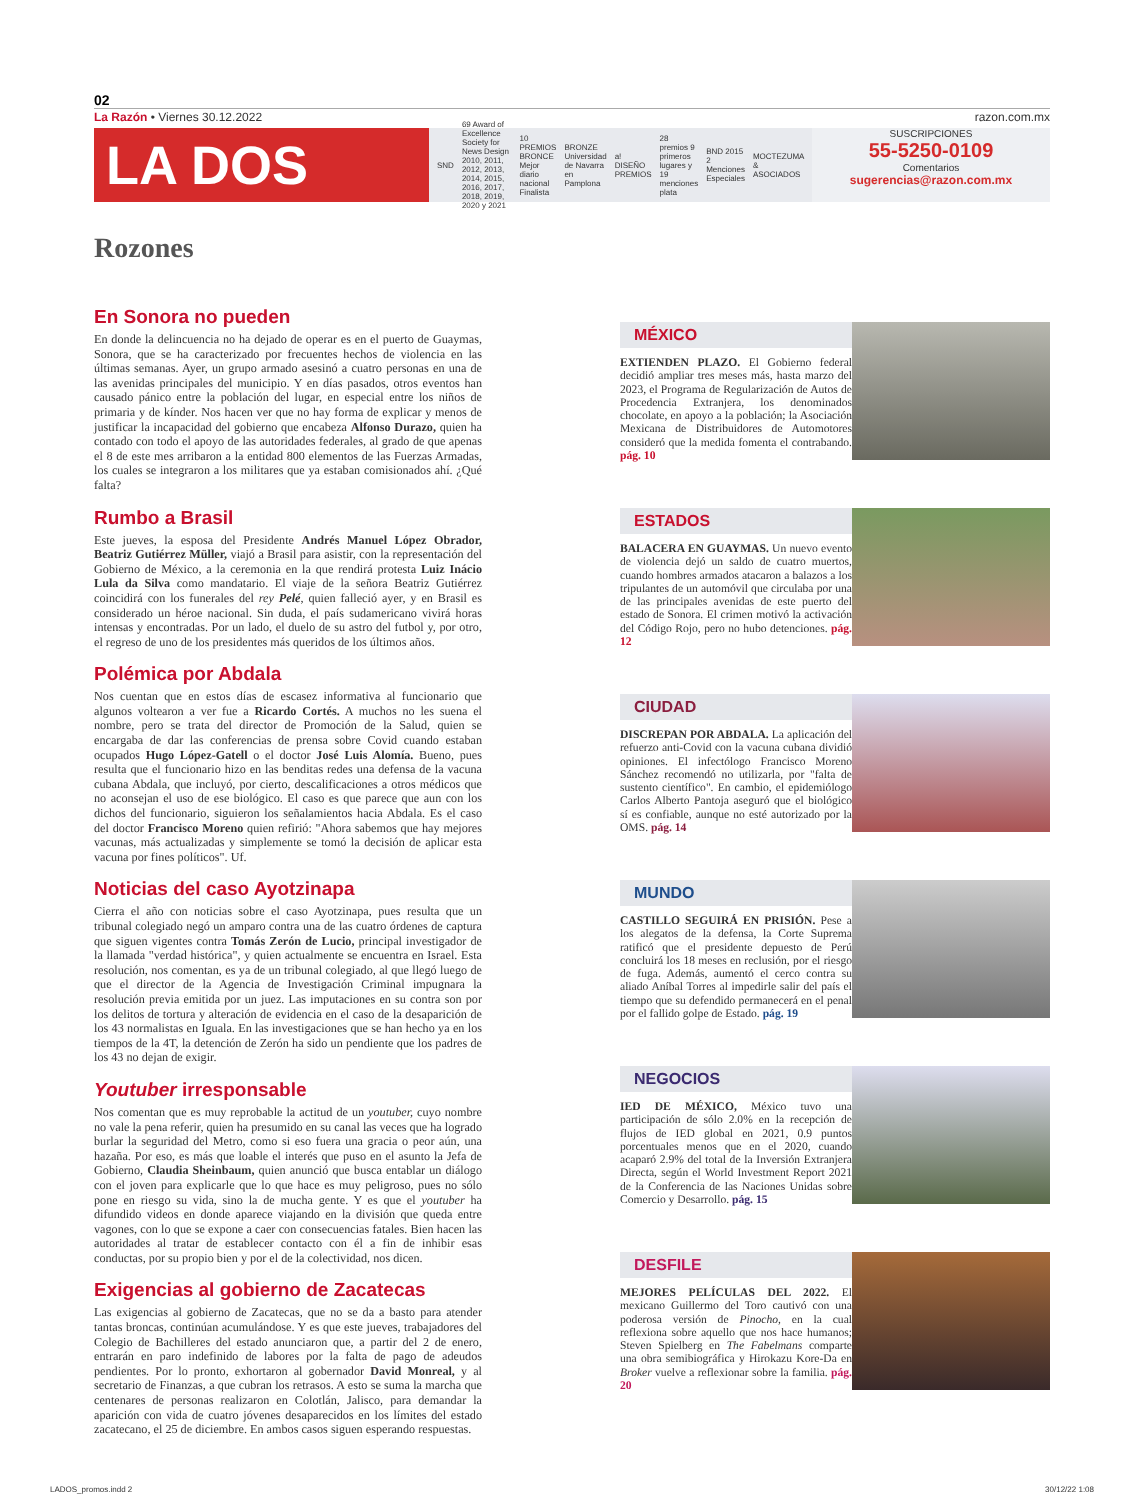02
La Razón • Viernes 30.12.2022 razon.com.mx
LA DOS
SND 69 Award of Excellence
Society for News Design 2010, 2011, 2012, 2013, 2014, 2015, 2016, 2017, 2018, 2019, 2020 y 2021 10 PREMIOS BRONCE
Mejor diario nacional Finalista BRONZE
Universidad de Navarra en Pamplona a! DISEÑO PREMIOS 28 premios 9 primeros lugares y 19 menciones plata BND 2015
2 Menciones Especiales MOCTEZUMA & ASOCIADOS
SUSCRIPCIONES
55-5250-0109
Comentarios
sugerencias@razon.com.mx
Rozones
En Sonora no pueden
En donde la delincuencia no ha dejado de operar es en el puerto de Guaymas, Sonora, que se ha caracterizado por frecuentes hechos de violencia en las últimas semanas. Ayer, un grupo armado asesinó a cuatro personas en una de las avenidas principales del municipio. Y en días pasados, otros eventos han causado pánico entre la población del lugar, en especial entre los niños de primaria y de kínder. Nos hacen ver que no hay forma de explicar y menos de justificar la incapacidad del gobierno que encabeza Alfonso Durazo, quien ha contado con todo el apoyo de las autoridades federales, al grado de que apenas el 8 de este mes arribaron a la entidad 800 elementos de las Fuerzas Armadas, los cuales se integraron a los militares que ya estaban comisionados ahí. ¿Qué falta?
Rumbo a Brasil
Este jueves, la esposa del Presidente Andrés Manuel López Obrador, Beatriz Gutiérrez Müller, viajó a Brasil para asistir, con la representación del Gobierno de México, a la ceremonia en la que rendirá protesta Luiz Inácio Lula da Silva como mandatario. El viaje de la señora Beatriz Gutiérrez coincidirá con los funerales del rey Pelé, quien falleció ayer, y en Brasil es considerado un héroe nacional. Sin duda, el país sudamericano vivirá horas intensas y encontradas. Por un lado, el duelo de su astro del futbol y, por otro, el regreso de uno de los presidentes más queridos de los últimos años.
Polémica por Abdala
Nos cuentan que en estos días de escasez informativa al funcionario que algunos voltearon a ver fue a Ricardo Cortés. A muchos no les suena el nombre, pero se trata del director de Promoción de la Salud, quien se encargaba de dar las conferencias de prensa sobre Covid cuando estaban ocupados Hugo López-Gatell o el doctor José Luis Alomía. Bueno, pues resulta que el funcionario hizo en las benditas redes una defensa de la vacuna cubana Abdala, que incluyó, por cierto, descalificaciones a otros médicos que no aconsejan el uso de ese biológico. El caso es que parece que aun con los dichos del funcionario, siguieron los señalamientos hacia Abdala. Es el caso del doctor Francisco Moreno quien refirió: "Ahora sabemos que hay mejores vacunas, más actualizadas y simplemente se tomó la decisión de aplicar esta vacuna por fines políticos". Uf.
Noticias del caso Ayotzinapa
Cierra el año con noticias sobre el caso Ayotzinapa, pues resulta que un tribunal colegiado negó un amparo contra una de las cuatro órdenes de captura que siguen vigentes contra Tomás Zerón de Lucio, principal investigador de la llamada "verdad histórica", y quien actualmente se encuentra en Israel. Esta resolución, nos comentan, es ya de un tribunal colegiado, al que llegó luego de que el director de la Agencia de Investigación Criminal impugnara la resolución previa emitida por un juez. Las imputaciones en su contra son por los delitos de tortura y alteración de evidencia en el caso de la desaparición de los 43 normalistas en Iguala. En las investigaciones que se han hecho ya en los tiempos de la 4T, la detención de Zerón ha sido un pendiente que los padres de los 43 no dejan de exigir.
Youtuber irresponsable
Nos comentan que es muy reprobable la actitud de un youtuber, cuyo nombre no vale la pena referir, quien ha presumido en su canal las veces que ha logrado burlar la seguridad del Metro, como si eso fuera una gracia o peor aún, una hazaña. Por eso, es más que loable el interés que puso en el asunto la Jefa de Gobierno, Claudia Sheinbaum, quien anunció que busca entablar un diálogo con el joven para explicarle que lo que hace es muy peligroso, pues no sólo pone en riesgo su vida, sino la de mucha gente. Y es que el youtuber ha difundido videos en donde aparece viajando en la división que queda entre vagones, con lo que se expone a caer con consecuencias fatales. Bien hacen las autoridades al tratar de establecer contacto con él a fin de inhibir esas conductas, por su propio bien y por el de la colectividad, nos dicen.
Exigencias al gobierno de Zacatecas
Las exigencias al gobierno de Zacatecas, que no se da a basto para atender tantas broncas, continúan acumulándose. Y es que este jueves, trabajadores del Colegio de Bachilleres del estado anunciaron que, a partir del 2 de enero, entrarán en paro indefinido de labores por la falta de pago de adeudos pendientes. Por lo pronto, exhortaron al gobernador David Monreal, y al secretario de Finanzas, a que cubran los retrasos. A esto se suma la marcha que centenares de personas realizaron en Colotlán, Jalisco, para demandar la aparición con vida de cuatro jóvenes desaparecidos en los límites del estado zacatecano, el 25 de diciembre. En ambos casos siguen esperando respuestas.
MÉXICO
EXTIENDEN PLAZO. El Gobierno federal decidió ampliar tres meses más, hasta marzo del 2023, el Programa de Regularización de Autos de Procedencia Extranjera, los denominados chocolate, en apoyo a la población; la Asociación Mexicana de Distribuidores de Automotores consideró que la medida fomenta el contrabando. pág. 10
ESTADOS
BALACERA EN GUAYMAS. Un nuevo evento de violencia dejó un saldo de cuatro muertos, cuando hombres armados atacaron a balazos a los tripulantes de un automóvil que circulaba por una de las principales avenidas de este puerto del estado de Sonora. El crimen motivó la activación del Código Rojo, pero no hubo detenciones. pág. 12
CIUDAD
DISCREPAN POR ABDALA. La aplicación del refuerzo anti-Covid con la vacuna cubana dividió opiniones. El infectólogo Francisco Moreno Sánchez recomendó no utilizarla, por "falta de sustento científico". En cambio, el epidemiólogo Carlos Alberto Pantoja aseguró que el biológico sí es confiable, aunque no esté autorizado por la OMS. pág. 14
MUNDO
CASTILLO SEGUIRÁ EN PRISIÓN. Pese a los alegatos de la defensa, la Corte Suprema ratificó que el presidente depuesto de Perú concluirá los 18 meses en reclusión, por el riesgo de fuga. Además, aumentó el cerco contra su aliado Aníbal Torres al impedirle salir del país el tiempo que su defendido permanecerá en el penal por el fallido golpe de Estado. pág. 19
NEGOCIOS
IED DE MÉXICO, México tuvo una participación de sólo 2.0% en la recepción de flujos de IED global en 2021, 0.9 puntos porcentuales menos que en el 2020, cuando acaparó 2.9% del total de la Inversión Extranjera Directa, según el World Investment Report 2021 de la Conferencia de las Naciones Unidas sobre Comercio y Desarrollo. pág. 15
DESFILE
MEJORES PELÍCULAS DEL 2022. El mexicano Guillermo del Toro cautivó con una poderosa versión de Pinocho, en la cual reflexiona sobre aquello que nos hace humanos; Steven Spielberg en The Fabelmans comparte una obra semibiográfica y Hirokazu Kore-Da en Broker vuelve a reflexionar sobre la familia. pág. 20
LADOS_promos.indd 2 30/12/22 1:08